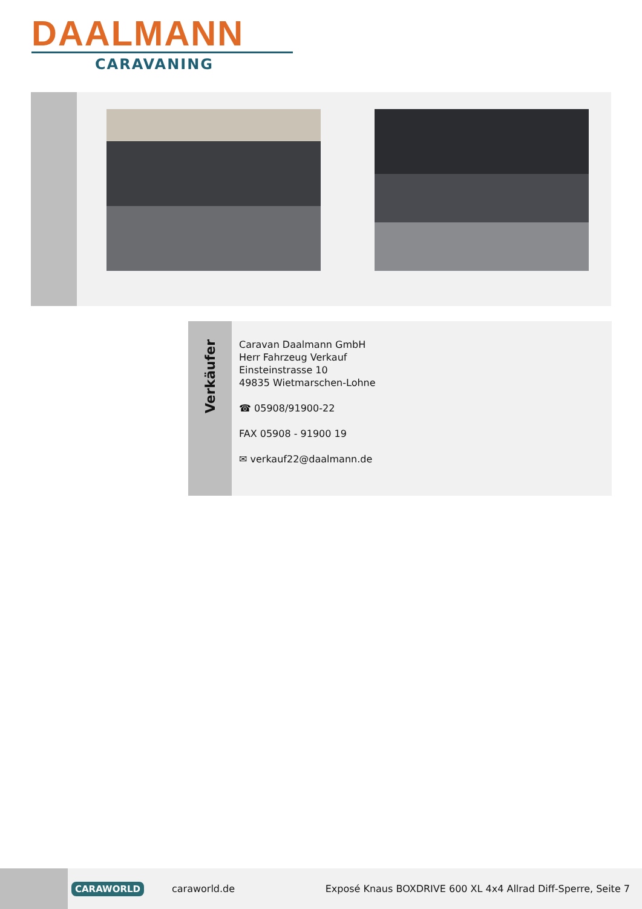DAALMANN
CARAVANING
Verkäufer
Caravan Daalmann GmbH
Herr Fahrzeug Verkauf
Einsteinstrasse 10
49835 Wietmarschen-Lohne
☎ 05908/91900-22
FAX 05908 - 91900 19
✉ verkauf22@daalmann.de
CARAWORLD caraworld.de Exposé Knaus BOXDRIVE 600 XL 4x4 Allrad Diff-Sperre, Seite 7